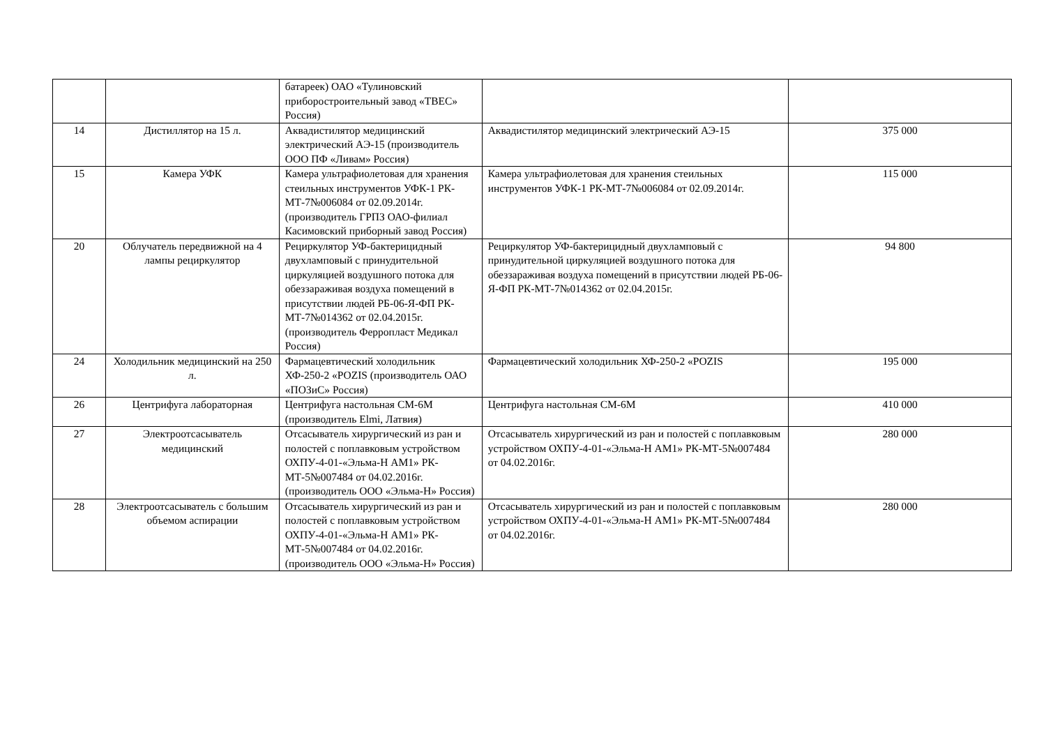| | | батареек) ОАО «Тулиновский приборостроительный завод «ТВЕС» Россия) | | |
| 14 | Дистиллятор на 15 л. | Аквадистилятор медицинский электрический АЭ-15 (производитель ООО ПФ «Ливам» Россия) | Аквадистилятор медицинский электрический АЭ-15 | 375 000 |
| 15 | Камера УФК | Камера ультрафиолетовая для хранения стеильных инструментов УФК-1 РК-МТ-7№006084 от 02.09.2014г. (производитель ГРПЗ ОАО-филиал Касимовский приборный завод Россия) | Камера ультрафиолетовая для хранения стеильных инструментов УФК-1 РК-МТ-7№006084 от 02.09.2014г. | 115 000 |
| 20 | Облучатель передвижной на 4 лампы рециркулятор | Рециркулятор УФ-бактерицидный двухламповый с принудительной циркуляцией воздушного потока для обеззараживая воздуха помещений в присутствии людей РБ-06-Я-ФП РК-МТ-7№014362 от 02.04.2015г. (производитель Ферропласт Медикал Россия) | Рециркулятор УФ-бактерицидный двухламповый с принудительной циркуляцией воздушного потока для обеззараживая воздуха помещений в присутствии людей РБ-06-Я-ФП РК-МТ-7№014362 от 02.04.2015г. | 94 800 |
| 24 | Холодильник медицинский на 250 л. | Фармацевтический холодильник ХФ-250-2 «POZIS (производитель ОАО «ПОЗиС» Россия) | Фармацевтический холодильник ХФ-250-2 «POZIS | 195 000 |
| 26 | Центрифуга лабораторная | Центрифуга настольная СМ-6М (производитель Elmi, Латвия) | Центрифуга настольная СМ-6М | 410 000 |
| 27 | Электроотсасыватель медицинский | Отсасыватель хирургический из ран и полостей с поплавковым устройством ОХПУ-4-01-«Эльма-Н АМ1» РК-МТ-5№007484 от 04.02.2016г. (производитель ООО «Эльма-Н» Россия) | Отсасыватель хирургический из ран и полостей с поплавковым устройством ОХПУ-4-01-«Эльма-Н АМ1» РК-МТ-5№007484 от 04.02.2016г. | 280 000 |
| 28 | Электроотсасыватель с большим объемом аспирации | Отсасыватель хирургический из ран и полостей с поплавковым устройством ОХПУ-4-01-«Эльма-Н АМ1» РК-МТ-5№007484 от 04.02.2016г. (производитель ООО «Эльма-Н» Россия) | Отсасыватель хирургический из ран и полостей с поплавковым устройством ОХПУ-4-01-«Эльма-Н АМ1» РК-МТ-5№007484 от 04.02.2016г. | 280 000 |